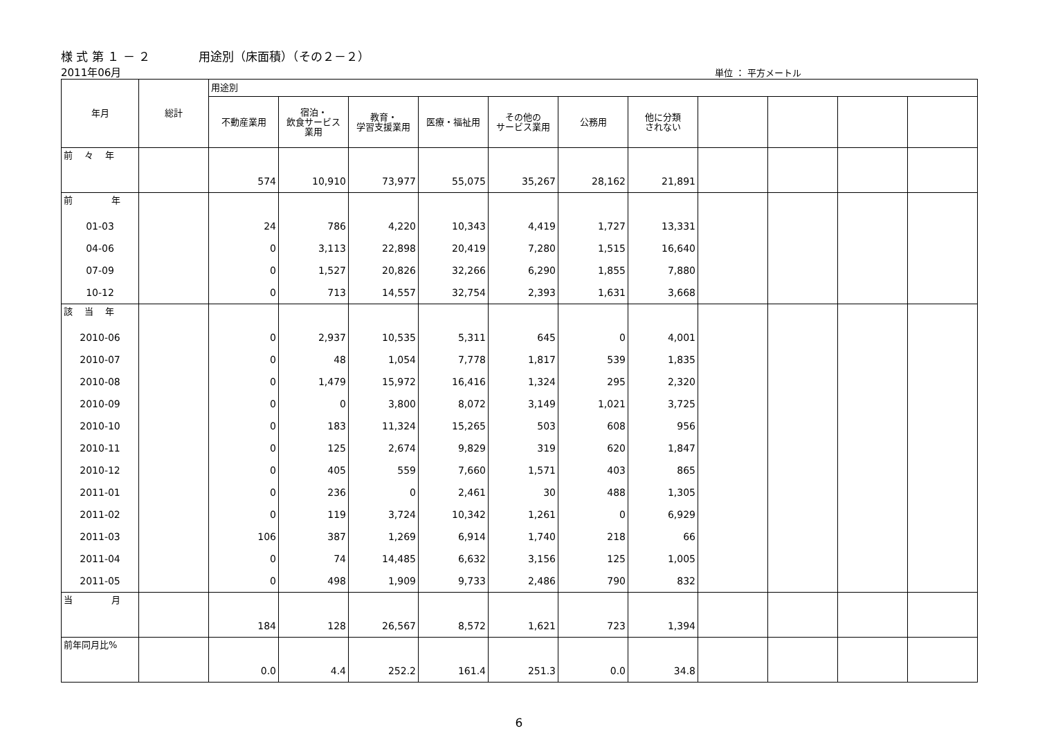様 式 第 １ － ２ 用途別（床面積）（その２－２）
2011年06月
単位 ： 平方メートル
| 年月 | 総計 | 用途別 | | | | | | | | | | |
| --- | --- | --- | --- | --- | --- | --- | --- | --- | --- | --- | --- | --- |
| | | 不動産業用 | 宿泊・ 飲食サービス 業用 | 教育・ 学習支援業用 | 医療・福祉用 | その他の サービス業用 | 公務用 | 他に分類 されない | | | | |
| 前 々 年 | | | | | | | | | | | | |
| | | 574 | 10,910 | 73,977 | 55,075 | 35,267 | 28,162 | 21,891 | | | | |
| 前 年 | | | | | | | | | | | | |
| 01-03 | | 24 | 786 | 4,220 | 10,343 | 4,419 | 1,727 | 13,331 | | | | |
| 04-06 | | 0 | 3,113 | 22,898 | 20,419 | 7,280 | 1,515 | 16,640 | | | | |
| 07-09 | | 0 | 1,527 | 20,826 | 32,266 | 6,290 | 1,855 | 7,880 | | | | |
| 10-12 | | 0 | 713 | 14,557 | 32,754 | 2,393 | 1,631 | 3,668 | | | | |
| 該 当 年 | | | | | | | | | | | | |
| 2010-06 | | 0 | 2,937 | 10,535 | 5,311 | 645 | 0 | 4,001 | | | | |
| 2010-07 | | 0 | 48 | 1,054 | 7,778 | 1,817 | 539 | 1,835 | | | | |
| 2010-08 | | 0 | 1,479 | 15,972 | 16,416 | 1,324 | 295 | 2,320 | | | | |
| 2010-09 | | 0 | 0 | 3,800 | 8,072 | 3,149 | 1,021 | 3,725 | | | | |
| 2010-10 | | 0 | 183 | 11,324 | 15,265 | 503 | 608 | 956 | | | | |
| 2010-11 | | 0 | 125 | 2,674 | 9,829 | 319 | 620 | 1,847 | | | | |
| 2010-12 | | 0 | 405 | 559 | 7,660 | 1,571 | 403 | 865 | | | | |
| 2011-01 | | 0 | 236 | 0 | 2,461 | 30 | 488 | 1,305 | | | | |
| 2011-02 | | 0 | 119 | 3,724 | 10,342 | 1,261 | 0 | 6,929 | | | | |
| 2011-03 | | 106 | 387 | 1,269 | 6,914 | 1,740 | 218 | 66 | | | | |
| 2011-04 | | 0 | 74 | 14,485 | 6,632 | 3,156 | 125 | 1,005 | | | | |
| 2011-05 | | 0 | 498 | 1,909 | 9,733 | 2,486 | 790 | 832 | | | | |
| 当 月 | | | | | | | | | | | | |
| | | 184 | 128 | 26,567 | 8,572 | 1,621 | 723 | 1,394 | | | | |
| 前年同月比% | | | | | | | | | | | | |
| | | 0.0 | 4.4 | 252.2 | 161.4 | 251.3 | 0.0 | 34.8 | | | | |
6